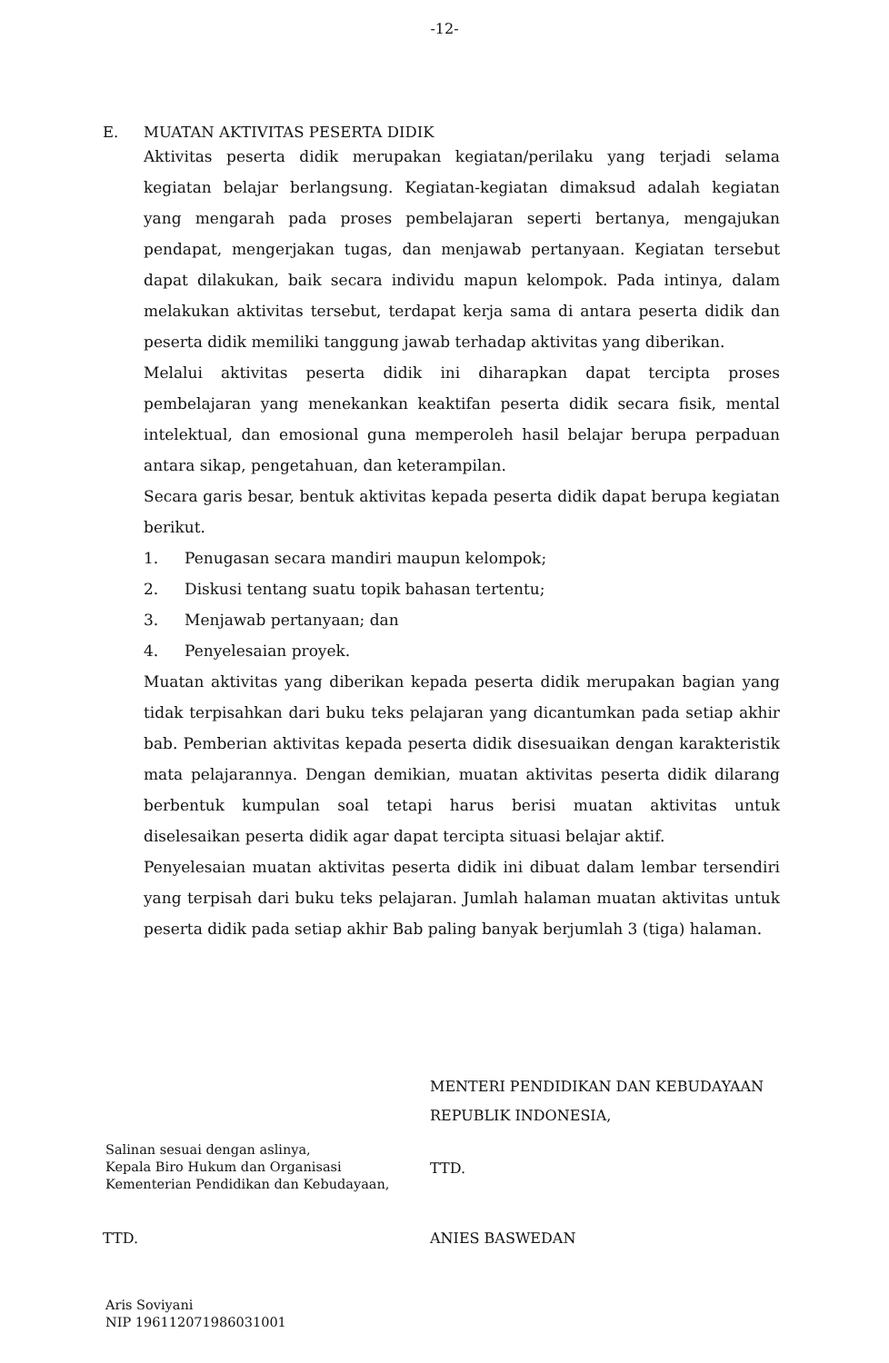-12-
E. MUATAN AKTIVITAS PESERTA DIDIK
Aktivitas peserta didik merupakan kegiatan/perilaku yang terjadi selama kegiatan belajar berlangsung. Kegiatan-kegiatan dimaksud adalah kegiatan yang mengarah pada proses pembelajaran seperti bertanya, mengajukan pendapat, mengerjakan tugas, dan menjawab pertanyaan. Kegiatan tersebut dapat dilakukan, baik secara individu mapun kelompok. Pada intinya, dalam melakukan aktivitas tersebut, terdapat kerja sama di antara peserta didik dan peserta didik memiliki tanggung jawab terhadap aktivitas yang diberikan.
Melalui aktivitas peserta didik ini diharapkan dapat tercipta proses pembelajaran yang menekankan keaktifan peserta didik secara fisik, mental intelektual, dan emosional guna memperoleh hasil belajar berupa perpaduan antara sikap, pengetahuan, dan keterampilan.
Secara garis besar, bentuk aktivitas kepada peserta didik dapat berupa kegiatan berikut.
1. Penugasan secara mandiri maupun kelompok;
2. Diskusi tentang suatu topik bahasan tertentu;
3. Menjawab pertanyaan; dan
4. Penyelesaian proyek.
Muatan aktivitas yang diberikan kepada peserta didik merupakan bagian yang tidak terpisahkan dari buku teks pelajaran yang dicantumkan pada setiap akhir bab. Pemberian aktivitas kepada peserta didik disesuaikan dengan karakteristik mata pelajarannya. Dengan demikian, muatan aktivitas peserta didik dilarang berbentuk kumpulan soal tetapi harus berisi muatan aktivitas untuk diselesaikan peserta didik agar dapat tercipta situasi belajar aktif.
Penyelesaian muatan aktivitas peserta didik ini dibuat dalam lembar tersendiri yang terpisah dari buku teks pelajaran. Jumlah halaman muatan aktivitas untuk peserta didik pada setiap akhir Bab paling banyak berjumlah 3 (tiga) halaman.
MENTERI PENDIDIKAN DAN KEBUDAYAAN
REPUBLIK INDONESIA,
Salinan sesuai dengan aslinya,
Kepala Biro Hukum dan Organisasi
Kementerian Pendidikan dan Kebudayaan,
TTD.
TTD. ANIES BASWEDAN
Aris Soviyani
NIP 196112071986031001